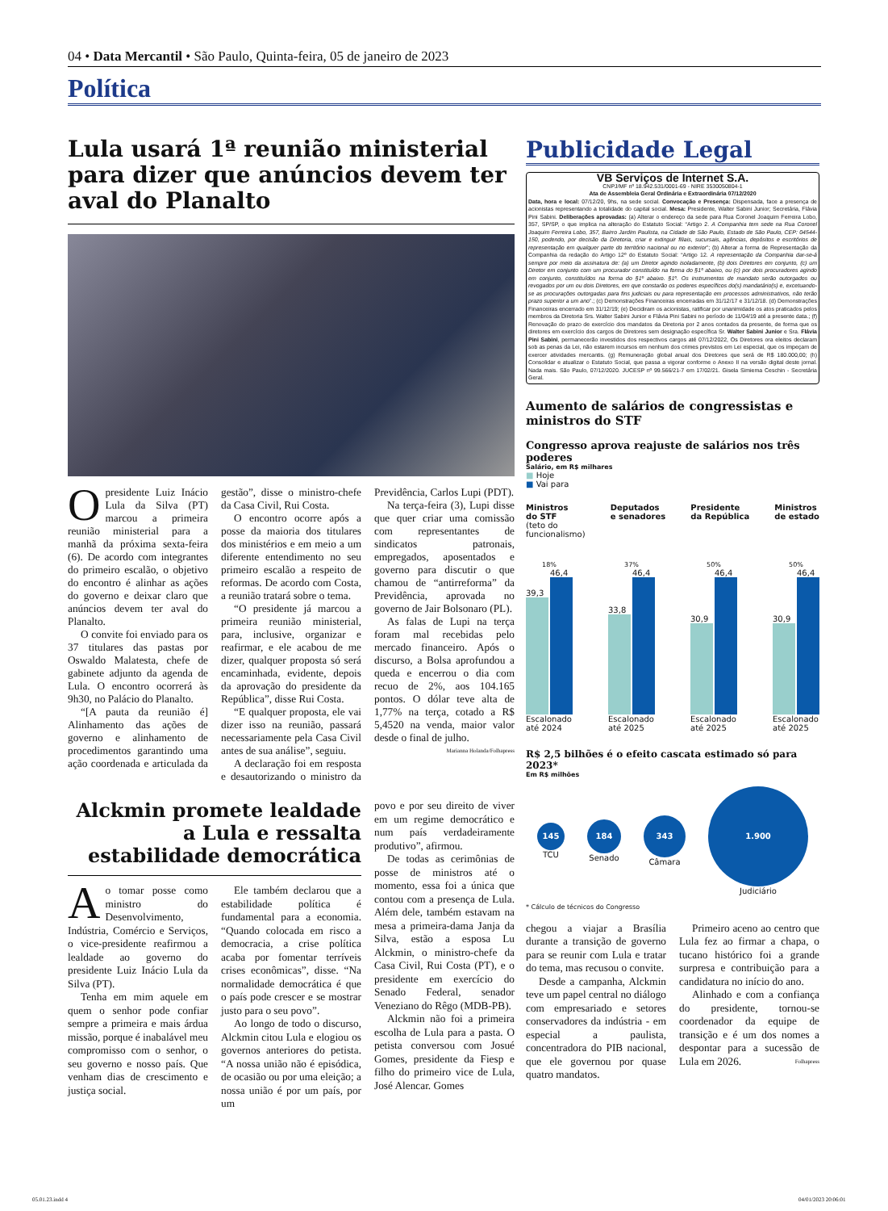04 • Data Mercantil • São Paulo, Quinta-feira, 05 de janeiro de 2023
Política
Lula usará 1ª reunião ministerial para dizer que anúncios devem ter aval do Planalto
Opresidente Luiz Inácio Lula da Silva (PT) marcou a primeira reunião ministerial para a manhã da próxima sexta-feira (6). De acordo com integrantes do primeiro escalão, o objetivo do encontro é alinhar as ações do governo e deixar claro que anúncios devem ter aval do Planalto.
O convite foi enviado para os 37 titulares das pastas por Oswaldo Malatesta, chefe de gabinete adjunto da agenda de Lula. O encontro ocorrerá às 9h30, no Palácio do Planalto.
“[A pauta da reunião é] Alinhamento das ações de governo e alinhamento de procedimentos garantindo uma ação coordenada e articulada da gestão”, disse o ministro-chefe da Casa Civil, Rui Costa.
O encontro ocorre após a posse da maioria dos titulares dos ministérios e em meio a um diferente entendimento no seu primeiro escalão a respeito de reformas. De acordo com Costa, a reunião tratará sobre o tema.
“O presidente já marcou a primeira reunião ministerial, para, inclusive, organizar e reafirmar, e ele acabou de me dizer, qualquer proposta só será encaminhada, evidente, depois da aprovação do presidente da República”, disse Rui Costa.
“E qualquer proposta, ele vai dizer isso na reunião, passará necessariamente pela Casa Civil antes de sua análise”, seguiu.
A declaração foi em resposta e desautorizando o ministro da Previdência, Carlos Lupi (PDT).
Na terça-feira (3), Lupi disse que quer criar uma comissão com representantes de sindicatos patronais, empregados, aposentados e governo para discutir o que chamou de “antirreforma” da Previdência, aprovada no governo de Jair Bolsonaro (PL).
As falas de Lupi na terça foram mal recebidas pelo mercado financeiro. Após o discurso, a Bolsa aprofundou a queda e encerrou o dia com recuo de 2%, aos 104.165 pontos. O dólar teve alta de 1,77% na terça, cotado a R$ 5,4520 na venda, maior valor desde o final de julho.
Marianna Holanda/Folhapress
Alckmin promete lealdade a Lula e ressalta estabilidade democrática
Ao tomar posse como ministro do Desenvolvimento, Indústria, Comércio e Serviços, o vice-presidente reafirmou a lealdade ao governo do presidente Luiz Inácio Lula da Silva (PT).
Tenha em mim aquele em quem o senhor pode confiar sempre a primeira e mais árdua missão, porque é inabalável meu compromisso com o senhor, o seu governo e nosso país. Que venham dias de crescimento e justiça social.
Ele também declarou que a estabilidade política é fundamental para a economia. “Quando colocada em risco a democracia, a crise política acaba por fomentar terríveis crises econômicas”, disse. “Na normalidade democrática é que o país pode crescer e se mostrar justo para o seu povo”.
Ao longo de todo o discurso, Alckmin citou Lula e elogiou os governos anteriores do petista. “A nossa união não é episódica, de ocasião ou por uma eleição; a nossa união é por um país, por um
povo e por seu direito de viver em um regime democrático e num país verdadeiramente produtivo”, afirmou.
De todas as cerimônias de posse de ministros até o momento, essa foi a única que contou com a presença de Lula. Além dele, também estavam na mesa a primeira-dama Janja da Silva, estão a esposa Lu Alckmin, o ministro-chefe da Casa Civil, Rui Costa (PT), e o presidente em exercício do Senado Federal, senador Veneziano do Rêgo (MDB-PB).
Alckmin não foi a primeira escolha de Lula para a pasta. O petista conversou com Josué Gomes, presidente da Fiesp e filho do primeiro vice de Lula, José Alencar. Gomes
Publicidade Legal
VB Serviços de Internet S.A.
CNPJ/MF nº 18.942.531/0001-69 - NIRE 3530050804-1
Ata de Assembleia Geral Ordinária e Extraordinária 07/12/2020
Data, hora e local: 07/12/20, 9hs, na sede social. Convocação e Presença: Dispensada, face a presença de acionistas representando a totalidade do capital social. Mesa: Presidente, Walter Sabini Junior; Secretária, Flávia Pini Sabini. Deliberações aprovadas: (a) Alterar o endereço da sede para Rua Coronel Joaquim Ferreira Lobo, 357, SP/SP, o que implica na alteração do Estatuto Social: “Artigo 2. A Companhia tem sede na Rua Coronel Joaquim Ferreira Lobo, 357, Bairro Jardim Paulista, na Cidade de São Paulo, Estado de São Paulo, CEP: 04544-150, podendo, por decisão da Diretoria, criar e extinguir filiais, sucursais, agências, depósitos e escritórios de representação em qualquer parte do território nacional ou no exterior”; (b) Alterar a forma de Representação da Companhia da redação do Artigo 12º do Estatuto Social: “Artigo 12. A representação da Companhia dar-se-á sempre por meio da assinatura de: (a) um Diretor agindo isoladamente, (b) dois Diretores em conjunto, (c) um Diretor em conjunto com um procurador constituído na forma do §1º abaixo, ou (c) por dois procuradores agindo em conjunto, constituídos na forma do §1º abaixo. §1º. Os instrumentos de mandato serão outorgados ou revogados por um ou dois Diretores, em que constarão os poderes específicos do(s) mandatário(s) e, excetuando-se as procurações outorgadas para fins judiciais ou para representação em processos administrativos, não terão prazo superior a um ano”.; (c) Demonstrações Financeiras encerradas em 31/12/17 e 31/12/18. (d) Demonstrações Financeiras encerrado em 31/12/19; (e) Decidiram os acionistas, ratificar por unanimidade os atos praticados pelos membros da Diretoria Srs. Walter Sabini Junior e Flávia Pini Sabini no período de 11/04/19 até a presente data.; (f) Renovação do prazo de exercício dos mandatos da Diretoria por 2 anos contados da presente, de forma que os diretores em exercício dos cargos de Diretores sem designação específica Sr. Walter Sabini Junior e Sra. Flávia Pini Sabini, permanecerão investidos dos respectivos cargos até 07/12/2022, Os Diretores ora eleitos declaram sob as penas da Lei, não estarem incursos em nenhum dos crimes previstos em Lei especial, que os impeçam de exercer atividades mercantis. (g) Remuneração global anual dos Diretores que será de R$ 180.000,00; (h) Consolidar e atualizar o Estatuto Social, que passa a vigorar conforme o Anexo II na versão digital deste jornal. Nada mais. São Paulo, 07/12/2020. JUCESP nº 99.566/21-7 em 17/02/21. Gisela Simiema Ceschin - Secretária Geral.
Aumento de salários de congressistas e ministros do STF
Congresso aprova reajuste de salários nos três poderes
Salário, em R$ milhares
■ Hoje
■ Vai para
Ministros
do STF
(teto do
funcionalismo)
Deputados
e senadores
Presidente
da República
Ministros
de estado
18%
39,3
46,4
Escalonado
até 2024
37%
33,8
46,4
Escalonado
até 2025
50%
30,9
46,4
Escalonado
até 2025
50%
30,9
46,4
Escalonado
até 2025
R$ 2,5 bilhões é o efeito cascata estimado só para 2023*
Em R$ milhões
145
TCU
184
Senado
343
Câmara
1.900
Judiciário
* Cálculo de técnicos do Congresso
chegou a viajar a Brasília durante a transição de governo para se reunir com Lula e tratar do tema, mas recusou o convite.
Desde a campanha, Alckmin teve um papel central no diálogo com empresariado e setores conservadores da indústria - em especial a paulista, concentradora do PIB nacional, que ele governou por quase quatro mandatos.
Primeiro aceno ao centro que Lula fez ao firmar a chapa, o tucano histórico foi a grande surpresa e contribuição para a candidatura no início do ano.
Alinhado e com a confiança do presidente, tornou-se coordenador da equipe de transição e é um dos nomes a despontar para a sucessão de Lula em 2026. Folhapress
05.01.23.indd 4 04/01/2023 20:06:01